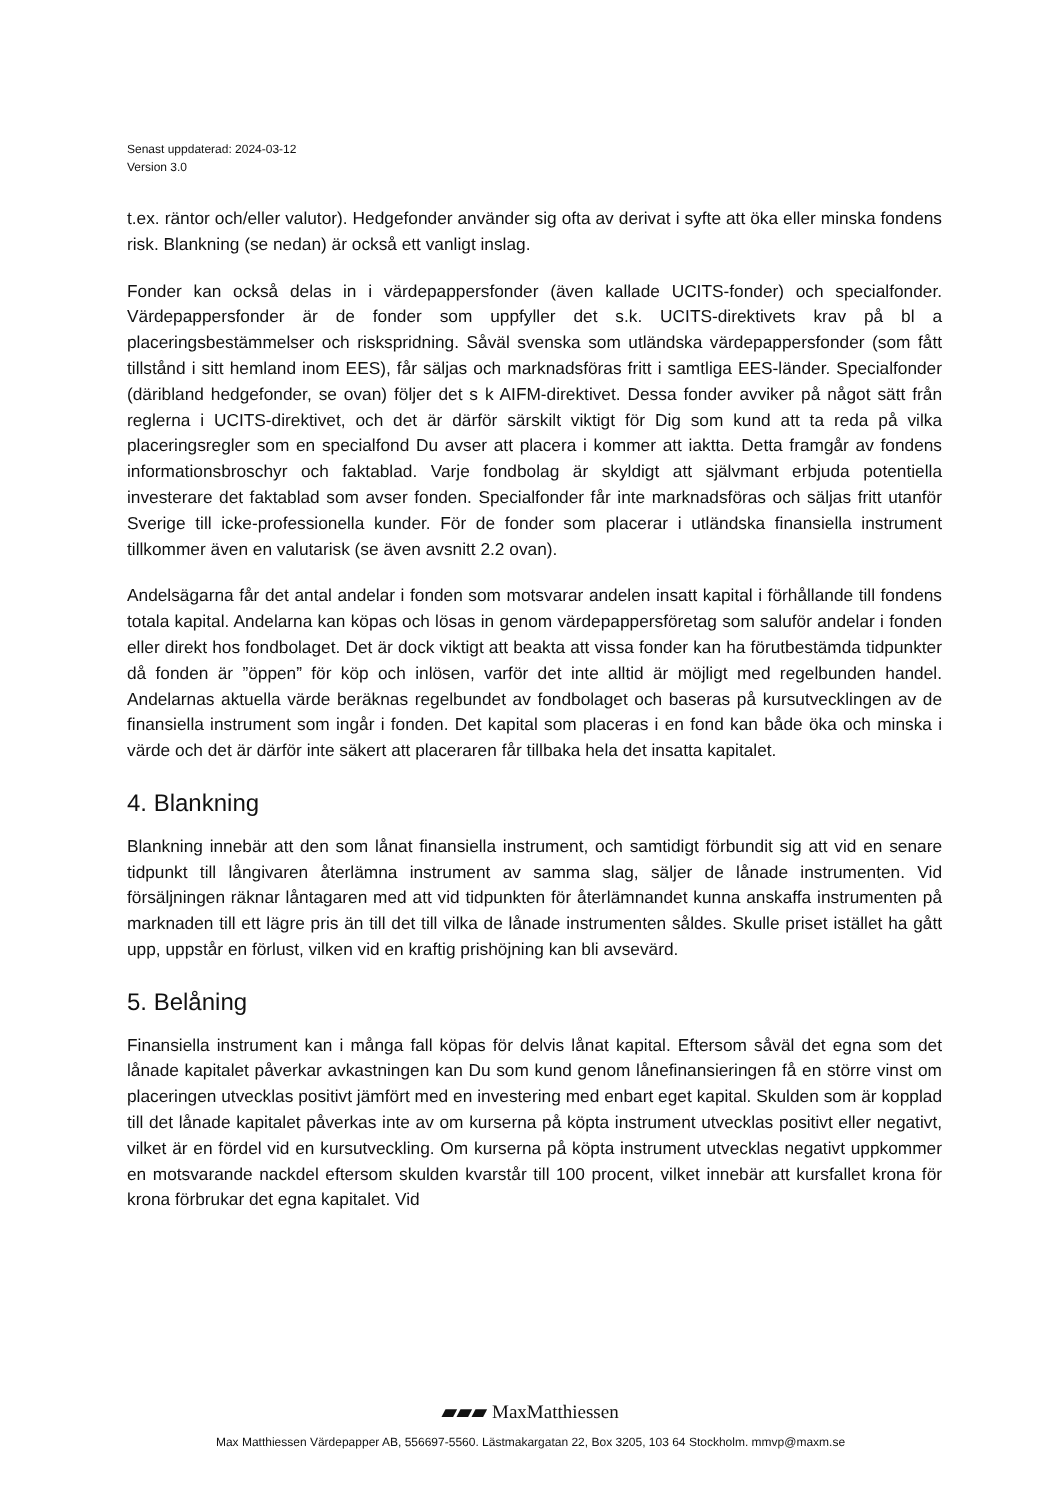Senast uppdaterad: 2024-03-12
Version 3.0
t.ex. räntor och/eller valutor). Hedgefonder använder sig ofta av derivat i syfte att öka eller minska fondens risk. Blankning (se nedan) är också ett vanligt inslag.
Fonder kan också delas in i värdepappersfonder (även kallade UCITS-fonder) och specialfonder. Värdepappersfonder är de fonder som uppfyller det s.k. UCITS-direktivets krav på bl a placeringsbestämmelser och riskspridning. Såväl svenska som utländska värdepappersfonder (som fått tillstånd i sitt hemland inom EES), får säljas och marknadsföras fritt i samtliga EES-länder. Specialfonder (däribland hedgefonder, se ovan) följer det s k AIFM-direktivet. Dessa fonder avviker på något sätt från reglerna i UCITS-direktivet, och det är därför särskilt viktigt för Dig som kund att ta reda på vilka placeringsregler som en specialfond Du avser att placera i kommer att iaktta. Detta framgår av fondens informationsbroschyr och faktablad. Varje fondbolag är skyldigt att självmant erbjuda potentiella investerare det faktablad som avser fonden. Specialfonder får inte marknadsföras och säljas fritt utanför Sverige till icke-professionella kunder. För de fonder som placerar i utländska finansiella instrument tillkommer även en valutarisk (se även avsnitt 2.2 ovan).
Andelsägarna får det antal andelar i fonden som motsvarar andelen insatt kapital i förhållande till fondens totala kapital. Andelarna kan köpas och lösas in genom värdepappersföretag som saluför andelar i fonden eller direkt hos fondbolaget. Det är dock viktigt att beakta att vissa fonder kan ha förutbestämda tidpunkter då fonden är ”öppen” för köp och inlösen, varför det inte alltid är möjligt med regelbunden handel. Andelarnas aktuella värde beräknas regelbundet av fondbolaget och baseras på kursutvecklingen av de finansiella instrument som ingår i fonden. Det kapital som placeras i en fond kan både öka och minska i värde och det är därför inte säkert att placeraren får tillbaka hela det insatta kapitalet.
4. Blankning
Blankning innebär att den som lånat finansiella instrument, och samtidigt förbundit sig att vid en senare tidpunkt till långivaren återlämna instrument av samma slag, säljer de lånade instrumenten. Vid försäljningen räknar låntagaren med att vid tidpunkten för återlämnandet kunna anskaffa instrumenten på marknaden till ett lägre pris än till det till vilka de lånade instrumenten såldes. Skulle priset istället ha gått upp, uppstår en förlust, vilken vid en kraftig prishöjning kan bli avsevärd.
5. Belåning
Finansiella instrument kan i många fall köpas för delvis lånat kapital. Eftersom såväl det egna som det lånade kapitalet påverkar avkastningen kan Du som kund genom lånefinansieringen få en större vinst om placeringen utvecklas positivt jämfört med en investering med enbart eget kapital. Skulden som är kopplad till det lånade kapitalet påverkas inte av om kurserna på köpta instrument utvecklas positivt eller negativt, vilket är en fördel vid en kursutveckling. Om kurserna på köpta instrument utvecklas negativt uppkommer en motsvarande nackdel eftersom skulden kvarstår till 100 procent, vilket innebär att kursfallet krona för krona förbrukar det egna kapitalet. Vid
▰▰▰ MaxMatthiessen
Max Matthiessen Värdepapper AB, 556697-5560. Lästmakargatan 22, Box 3205, 103 64 Stockholm. mmvp@maxm.se